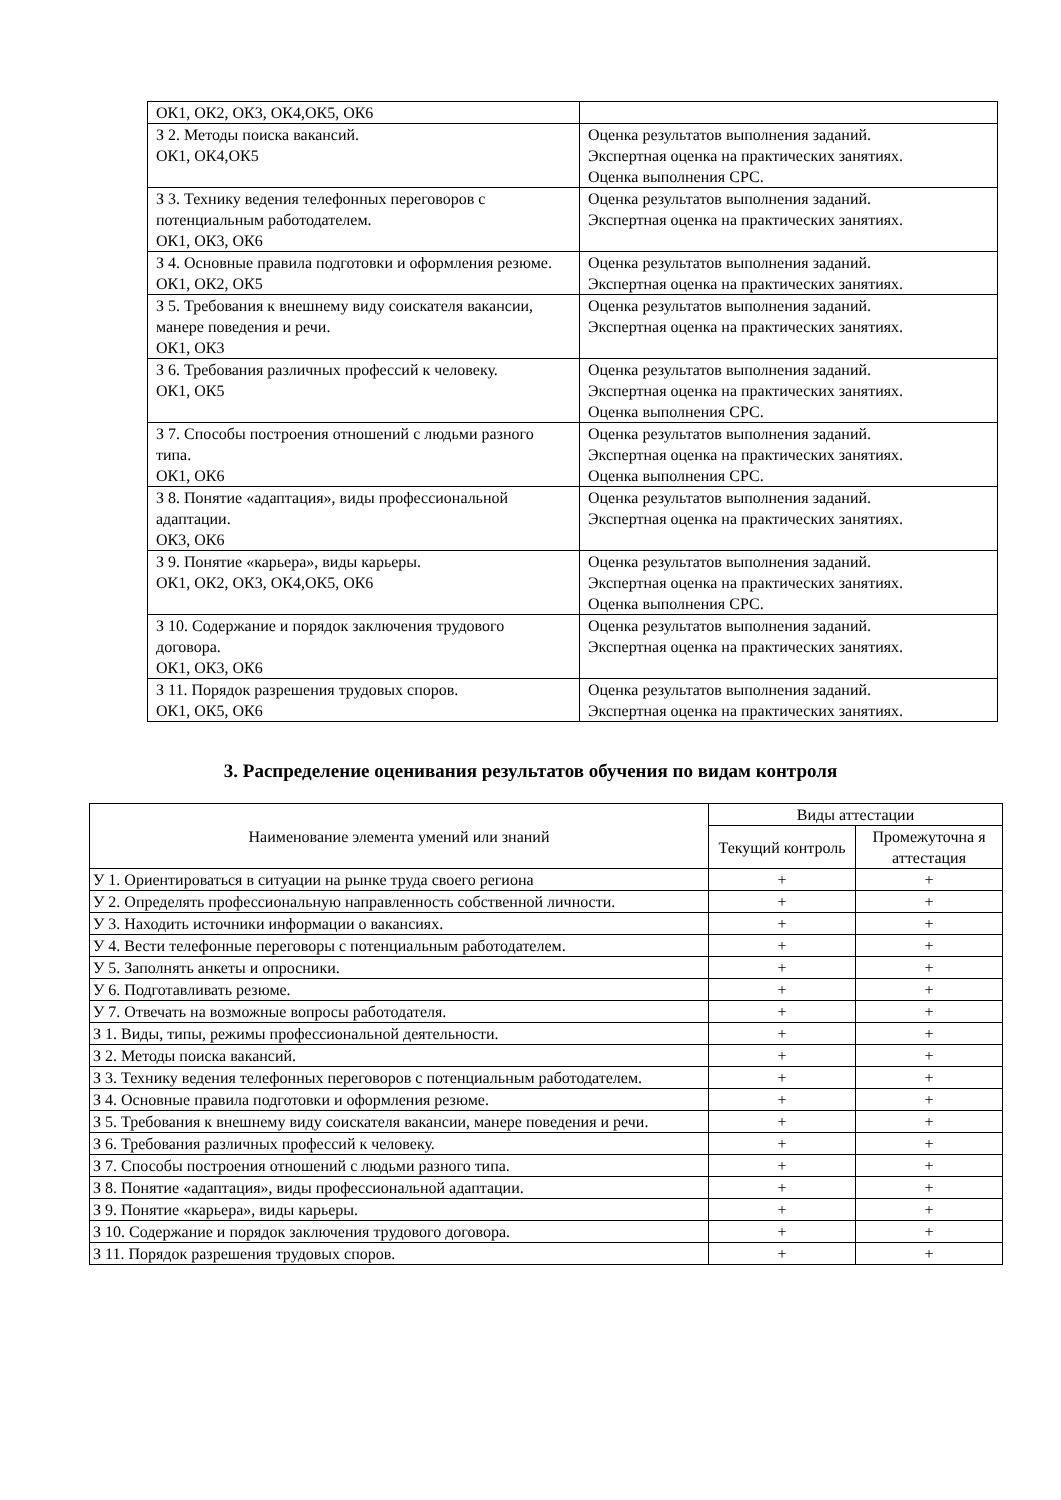| ОК1, ОК2, ОК3, ОК4,ОК5, ОК6 | |
| З 2. Методы поиска вакансий. ОК1, ОК4,ОК5 | Оценка результатов выполнения заданий. Экспертная оценка на практических занятиях. Оценка выполнения СРС. |
| З 3. Технику ведения телефонных переговоров с потенциальным работодателем. ОК1, ОК3, ОК6 | Оценка результатов выполнения заданий. Экспертная оценка на практических занятиях. |
| З 4. Основные правила подготовки и оформления резюме. ОК1, ОК2, ОК5 | Оценка результатов выполнения заданий. Экспертная оценка на практических занятиях. |
| З 5. Требования к внешнему виду соискателя вакансии, манере поведения и речи. ОК1, ОК3 | Оценка результатов выполнения заданий. Экспертная оценка на практических занятиях. |
| З 6. Требования различных профессий к человеку. ОК1, ОК5 | Оценка результатов выполнения заданий. Экспертная оценка на практических занятиях. Оценка выполнения СРС. |
| З 7. Способы построения отношений с людьми разного типа. ОК1, ОК6 | Оценка результатов выполнения заданий. Экспертная оценка на практических занятиях. Оценка выполнения СРС. |
| З 8. Понятие «адаптация», виды профессиональной адаптации. ОК3, ОК6 | Оценка результатов выполнения заданий. Экспертная оценка на практических занятиях. |
| З 9. Понятие «карьера», виды карьеры. ОК1, ОК2, ОК3, ОК4,ОК5, ОК6 | Оценка результатов выполнения заданий. Экспертная оценка на практических занятиях. Оценка выполнения СРС. |
| З 10. Содержание и порядок заключения трудового договора. ОК1, ОК3, ОК6 | Оценка результатов выполнения заданий. Экспертная оценка на практических занятиях. |
| З 11. Порядок разрешения трудовых споров. ОК1, ОК5, ОК6 | Оценка результатов выполнения заданий. Экспертная оценка на практических занятиях. |
3. Распределение оценивания результатов обучения по видам контроля
| Наименование элемента умений или знаний | Виды аттестации | |
| --- | --- | --- |
| | Текущий контроль | Промежуточна я аттестация |
| У 1. Ориентироваться в ситуации на рынке труда своего региона | + | + |
| У 2. Определять профессиональную направленность собственной личности. | + | + |
| У 3. Находить источники информации о вакансиях. | + | + |
| У 4. Вести телефонные переговоры с потенциальным работодателем. | + | + |
| У 5. Заполнять анкеты и опросники. | + | + |
| У 6. Подготавливать резюме. | + | + |
| У 7. Отвечать на возможные вопросы работодателя. | + | + |
| З 1. Виды, типы, режимы профессиональной деятельности. | + | + |
| З 2. Методы поиска вакансий. | + | + |
| З 3. Технику ведения телефонных переговоров с потенциальным работодателем. | + | + |
| З 4. Основные правила подготовки и оформления резюме. | + | + |
| З 5. Требования к внешнему виду соискателя вакансии, манере поведения и речи. | + | + |
| З 6. Требования различных профессий к человеку. | + | + |
| З 7. Способы построения отношений с людьми разного типа. | + | + |
| З 8. Понятие «адаптация», виды профессиональной адаптации. | + | + |
| З 9. Понятие «карьера», виды карьеры. | + | + |
| З 10. Содержание и порядок заключения трудового договора. | + | + |
| З 11. Порядок разрешения трудовых споров. | + | + |